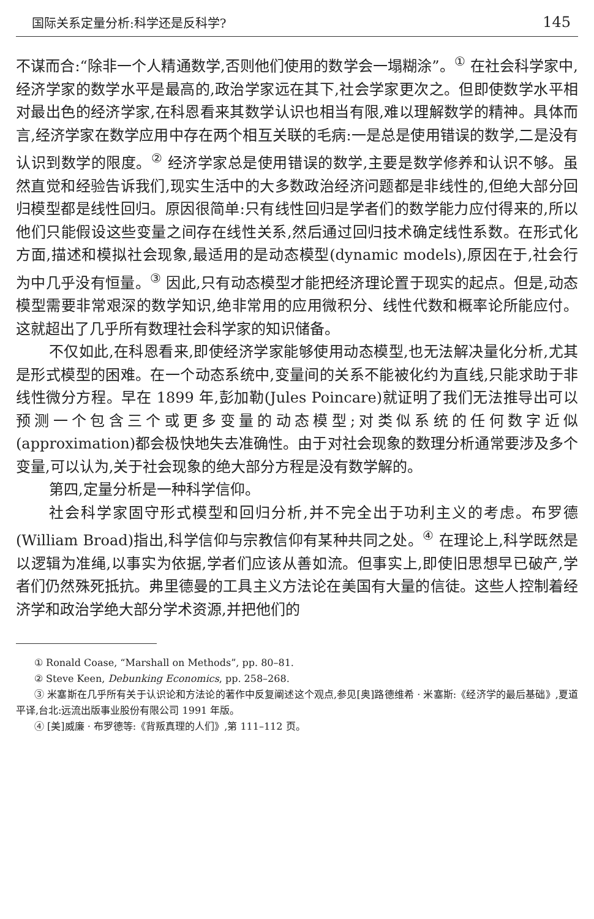国际关系定量分析:科学还是反科学? 145
不谋而合:“除非一个人精通数学,否则他们使用的数学会一塌糊涂”。<sup>①</sup> 在社会科学家中,经济学家的数学水平是最高的,政治学家远在其下,社会学家更次之。但即使数学水平相对最出色的经济学家,在科恩看来其数学认识也相当有限,难以理解数学的精神。具体而言,经济学家在数学应用中存在两个相互关联的毛病:一是总是使用错误的数学,二是没有认识到数学的限度。<sup>②</sup> 经济学家总是使用错误的数学,主要是数学修养和认识不够。虽然直觉和经验告诉我们,现实生活中的大多数政治经济问题都是非线性的,但绝大部分回归模型都是线性回归。原因很简单:只有线性回归是学者们的数学能力应付得来的,所以他们只能假设这些变量之间存在线性关系,然后通过回归技术确定线性系数。在形式化方面,描述和模拟社会现象,最适用的是动态模型(dynamic models),原因在于,社会行为中几乎没有恒量。<sup>③</sup> 因此,只有动态模型才能把经济理论置于现实的起点。但是,动态模型需要非常艰深的数学知识,绝非常用的应用微积分、线性代数和概率论所能应付。这就超出了几乎所有数理社会科学家的知识储备。
不仅如此,在科恩看来,即使经济学家能够使用动态模型,也无法解决量化分析,尤其是形式模型的困难。在一个动态系统中,变量间的关系不能被化约为直线,只能求助于非线性微分方程。早在 1899 年,彭加勒(Jules Poincare)就证明了我们无法推导出可以预测一个包含三个或更多变量的动态模型;对类似系统的任何数字近似(approximation)都会极快地失去准确性。由于对社会现象的数理分析通常要涉及多个变量,可以认为,关于社会现象的绝大部分方程是没有数学解的。
第四,定量分析是一种科学信仰。
社会科学家固守形式模型和回归分析,并不完全出于功利主义的考虑。布罗德(William Broad)指出,科学信仰与宗教信仰有某种共同之处。<sup>④</sup> 在理论上,科学既然是以逻辑为准绳,以事实为依据,学者们应该从善如流。但事实上,即使旧思想早已破产,学者们仍然殊死抵抗。弗里德曼的工具主义方法论在美国有大量的信徒。这些人控制着经济学和政治学绝大部分学术资源,并把他们的
① Ronald Coase, “Marshall on Methods”, pp. 80–81.
② Steve Keen, Debunking Economics, pp. 258–268.
③ 米塞斯在几乎所有关于认识论和方法论的著作中反复阐述这个观点,参见[奥]路德维希 · 米塞斯:《经济学的最后基础》,夏道平译,台北:远流出版事业股份有限公司 1991 年版。
④ [美]威廉 · 布罗德等:《背叛真理的人们》,第 111–112 页。